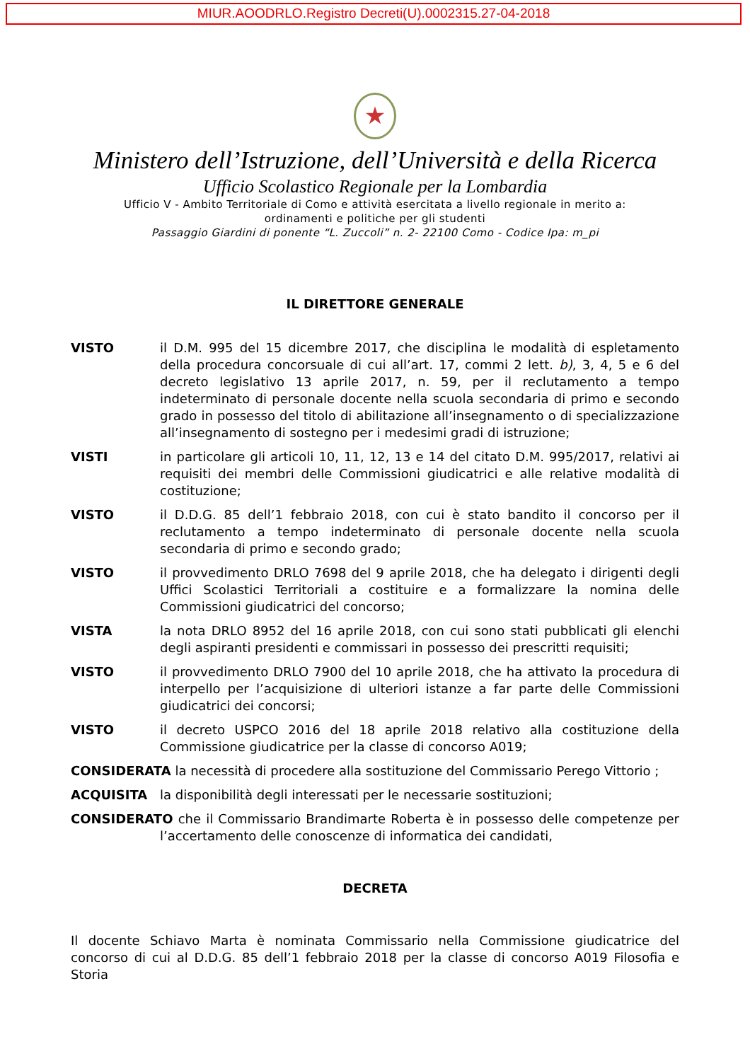MIUR.AOODRLO.Registro Decreti(U).0002315.27-04-2018
★
Ministero dell’Istruzione, dell’Università e della Ricerca
Ufficio Scolastico Regionale per la Lombardia
Ufficio V - Ambito Territoriale di Como e attività esercitata a livello regionale in merito a:
ordinamenti e politiche per gli studenti
Passaggio Giardini di ponente “L. Zuccoli” n. 2- 22100 Como - Codice Ipa: m_pi
IL DIRETTORE GENERALE
VISTO il D.M. 995 del 15 dicembre 2017, che disciplina le modalità di espletamento della procedura concorsuale di cui all’art. 17, commi 2 lett. b), 3, 4, 5 e 6 del decreto legislativo 13 aprile 2017, n. 59, per il reclutamento a tempo indeterminato di personale docente nella scuola secondaria di primo e secondo grado in possesso del titolo di abilitazione all’insegnamento o di specializzazione all’insegnamento di sostegno per i medesimi gradi di istruzione;
VISTI in particolare gli articoli 10, 11, 12, 13 e 14 del citato D.M. 995/2017, relativi ai requisiti dei membri delle Commissioni giudicatrici e alle relative modalità di costituzione;
VISTO il D.D.G. 85 dell’1 febbraio 2018, con cui è stato bandito il concorso per il reclutamento a tempo indeterminato di personale docente nella scuola secondaria di primo e secondo grado;
VISTO il provvedimento DRLO 7698 del 9 aprile 2018, che ha delegato i dirigenti degli Uffici Scolastici Territoriali a costituire e a formalizzare la nomina delle Commissioni giudicatrici del concorso;
VISTA la nota DRLO 8952 del 16 aprile 2018, con cui sono stati pubblicati gli elenchi degli aspiranti presidenti e commissari in possesso dei prescritti requisiti;
VISTO il provvedimento DRLO 7900 del 10 aprile 2018, che ha attivato la procedura di interpello per l’acquisizione di ulteriori istanze a far parte delle Commissioni giudicatrici dei concorsi;
VISTO il decreto USPCO 2016 del 18 aprile 2018 relativo alla costituzione della Commissione giudicatrice per la classe di concorso A019;
CONSIDERATA la necessità di procedere alla sostituzione del Commissario Perego Vittorio ;
ACQUISITA la disponibilità degli interessati per le necessarie sostituzioni;
CONSIDERATO che il Commissario Brandimarte Roberta è in possesso delle competenze per l’accertamento delle conoscenze di informatica dei candidati,
DECRETA
Il docente Schiavo Marta è nominata Commissario nella Commissione giudicatrice del concorso di cui al D.D.G. 85 dell’1 febbraio 2018 per la classe di concorso A019 Filosofia e Storia